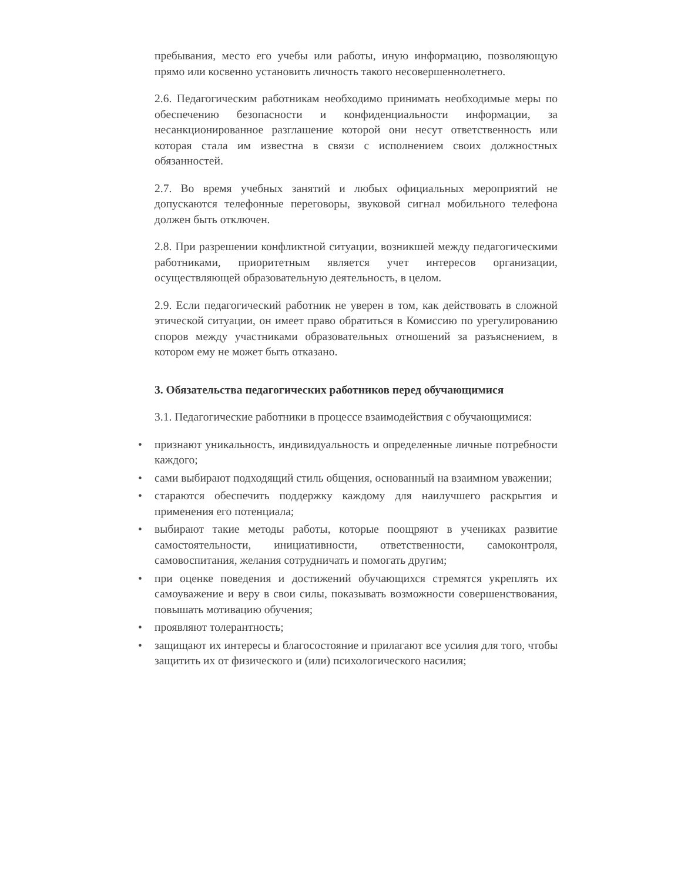пребывания, место его учебы или работы, иную информацию, позволяющую прямо или косвенно установить личность такого несовершеннолетнего.
2.6. Педагогическим работникам необходимо принимать необходимые меры по обеспечению безопасности и конфиденциальности информации, за несанкционированное разглашение которой они несут ответственность или которая стала им известна в связи с исполнением своих должностных обязанностей.
2.7. Во время учебных занятий и любых официальных мероприятий не допускаются телефонные переговоры, звуковой сигнал мобильного телефона должен быть отключен.
2.8. При разрешении конфликтной ситуации, возникшей между педагогическими работниками, приоритетным является учет интересов организации, осуществляющей образовательную деятельность, в целом.
2.9. Если педагогический работник не уверен в том, как действовать в сложной этической ситуации, он имеет право обратиться в Комиссию по урегулированию споров между участниками образовательных отношений за разъяснением, в котором ему не может быть отказано.
3. Обязательства педагогических работников перед обучающимися
3.1. Педагогические работники в процессе взаимодействия с обучающимися:
• признают уникальность, индивидуальность и определенные личные потребности каждого;
• сами выбирают подходящий стиль общения, основанный на взаимном уважении;
• стараются обеспечить поддержку каждому для наилучшего раскрытия и применения его потенциала;
• выбирают такие методы работы, которые поощряют в учениках развитие самостоятельности, инициативности, ответственности, самоконтроля, самовоспитания, желания сотрудничать и помогать другим;
• при оценке поведения и достижений обучающихся стремятся укреплять их самоуважение и веру в свои силы, показывать возможности совершенствования, повышать мотивацию обучения;
• проявляют толерантность;
• защищают их интересы и благосостояние и прилагают все усилия для того, чтобы защитить их от физического и (или) психологического насилия;